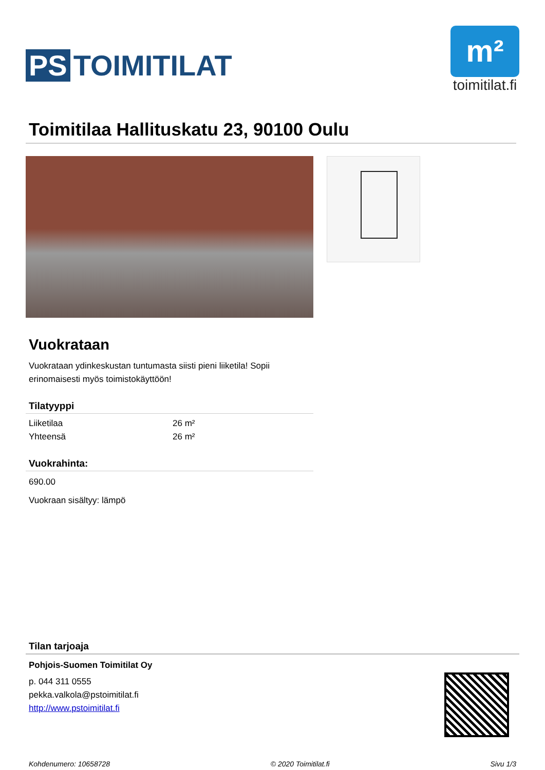PS TOIMITILAT
m²
toimitilat.fi
Toimitilaa Hallituskatu 23, 90100 Oulu
Vuokrataan
Vuokrataan ydinkeskustan tuntumasta siisti pieni liiketila! Sopii erinomaisesti myös toimistokäyttöön!
Tilatyyppi
| Liiketilaa | 26 m² |
| Yhteensä | 26 m² |
Vuokrahinta:
690.00
Vuokraan sisältyy: lämpö
Tilan tarjoaja
Pohjois-Suomen Toimitilat Oy
p. 044 311 0555
pekka.valkola@pstoimitilat.fi
http://www.pstoimitilat.fi
Kohdenumero: 10658728 © 2020 Toimitilat.fi Sivu 1/3